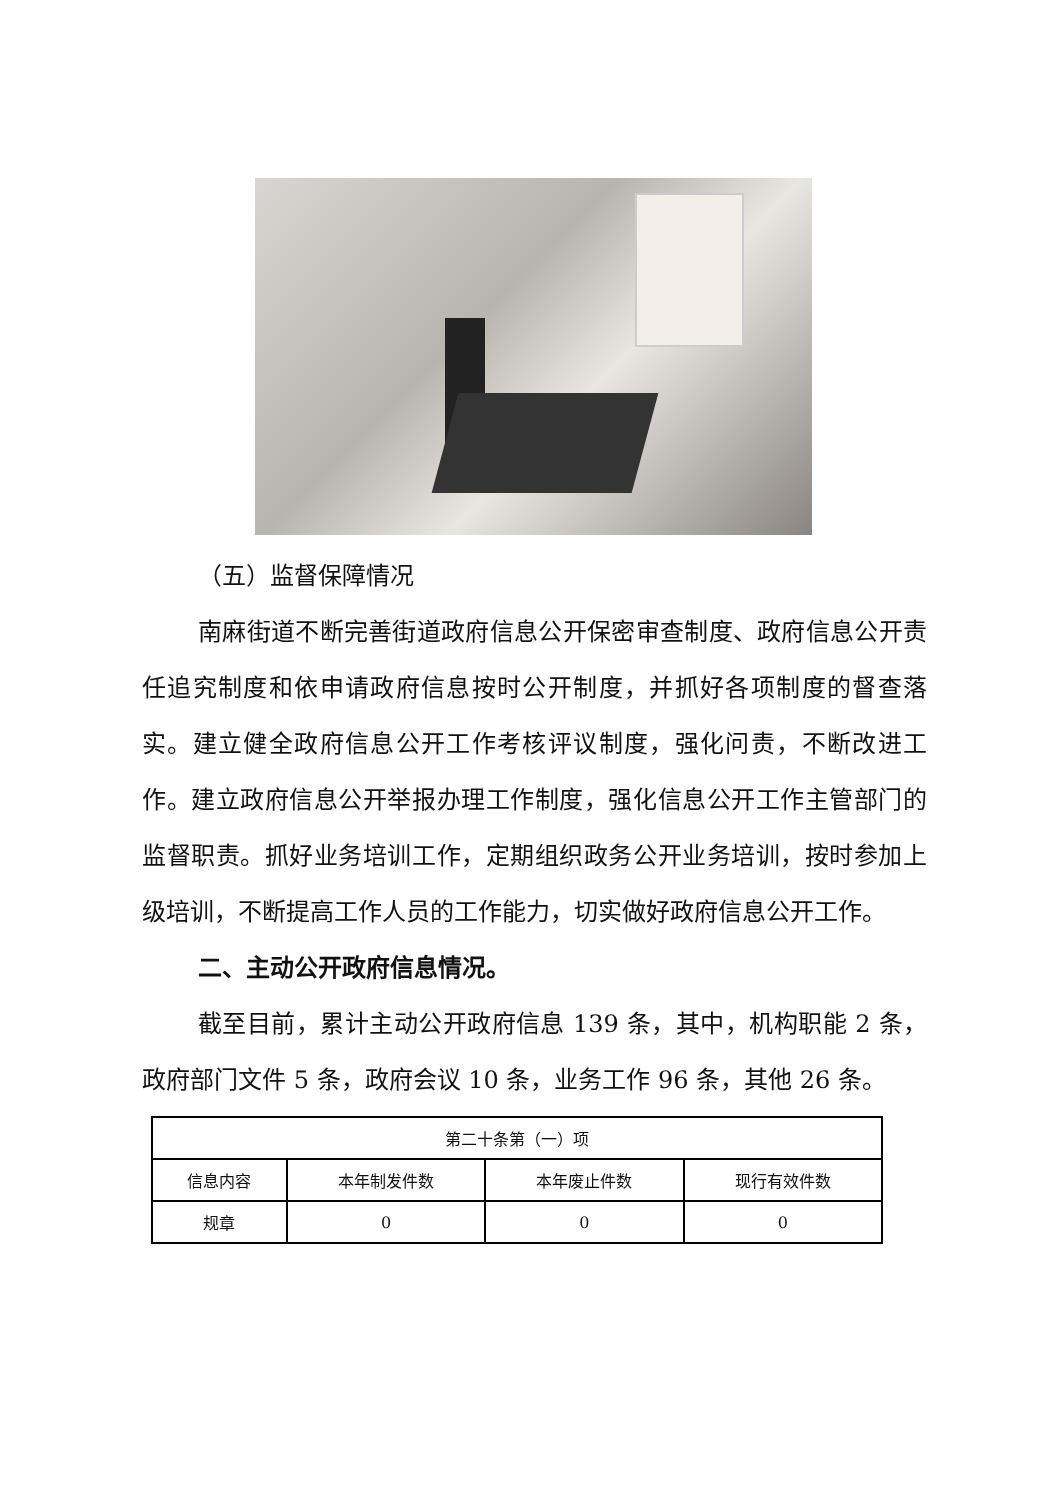（五）监督保障情况
南麻街道不断完善街道政府信息公开保密审查制度、政府信息公开责任追究制度和依申请政府信息按时公开制度，并抓好各项制度的督查落实。建立健全政府信息公开工作考核评议制度，强化问责，不断改进工作。建立政府信息公开举报办理工作制度，强化信息公开工作主管部门的监督职责。抓好业务培训工作，定期组织政务公开业务培训，按时参加上级培训，不断提高工作人员的工作能力，切实做好政府信息公开工作。
二、主动公开政府信息情况。
截至目前，累计主动公开政府信息 139 条，其中，机构职能 2 条，政府部门文件 5 条，政府会议 10 条，业务工作 96 条，其他 26 条。
| 第二十条第（一）项 | | | |
| --- | --- | --- | --- |
| 信息内容 | 本年制发件数 | 本年废止件数 | 现行有效件数 |
| 规章 | 0 | 0 | 0 |